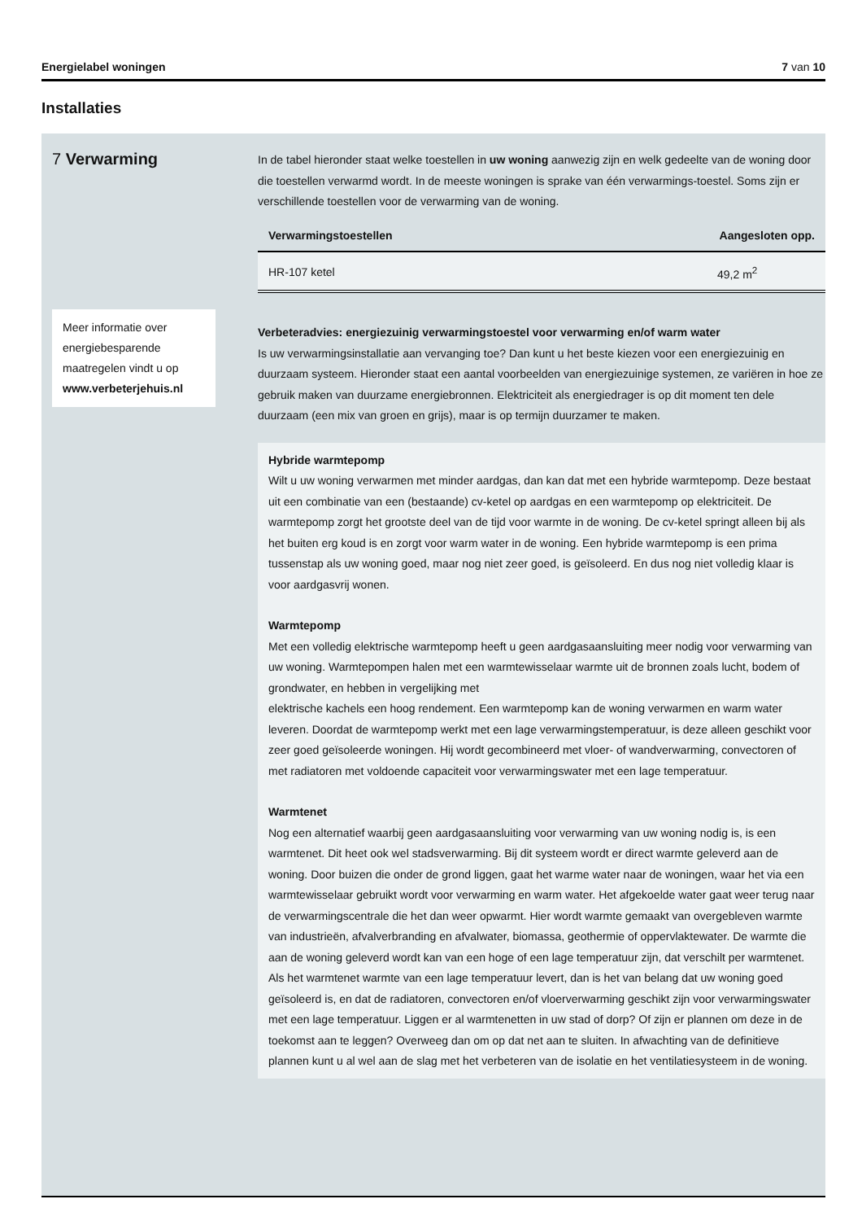Energielabel woningen 7 van 10
Installaties
7 Verwarming
Meer informatie over energiebesparende maatregelen vindt u op www.verbeterjehuis.nl
In de tabel hieronder staat welke toestellen in uw woning aanwezig zijn en welk gedeelte van de woning door die toestellen verwarmd wordt. In de meeste woningen is sprake van één verwarmings-toestel. Soms zijn er verschillende toestellen voor de verwarming van de woning.
| Verwarmingstoestellen | Aangesloten opp. |
| --- | --- |
| HR-107 ketel | 49,2 m<sup>2</sup> |
Verbeteradvies: energiezuinig verwarmingstoestel voor verwarming en/of warm water
Is uw verwarmingsinstallatie aan vervanging toe? Dan kunt u het beste kiezen voor een energiezuinig en duurzaam systeem. Hieronder staat een aantal voorbeelden van energiezuinige systemen, ze variëren in hoe ze gebruik maken van duurzame energiebronnen. Elektriciteit als energiedrager is op dit moment ten dele duurzaam (een mix van groen en grijs), maar is op termijn duurzamer te maken.
Hybride warmtepomp
Wilt u uw woning verwarmen met minder aardgas, dan kan dat met een hybride warmtepomp. Deze bestaat uit een combinatie van een (bestaande) cv-ketel op aardgas en een warmtepomp op elektriciteit. De warmtepomp zorgt het grootste deel van de tijd voor warmte in de woning. De cv-ketel springt alleen bij als het buiten erg koud is en zorgt voor warm water in de woning. Een hybride warmtepomp is een prima tussenstap als uw woning goed, maar nog niet zeer goed, is geïsoleerd. En dus nog niet volledig klaar is voor aardgasvrij wonen.
Warmtepomp
Met een volledig elektrische warmtepomp heeft u geen aardgasaansluiting meer nodig voor verwarming van uw woning. Warmtepompen halen met een warmtewisselaar warmte uit de bronnen zoals lucht, bodem of grondwater, en hebben in vergelijking met
elektrische kachels een hoog rendement. Een warmtepomp kan de woning verwarmen en warm water leveren. Doordat de warmtepomp werkt met een lage verwarmingstemperatuur, is deze alleen geschikt voor zeer goed geïsoleerde woningen. Hij wordt gecombineerd met vloer- of wandverwarming, convectoren of met radiatoren met voldoende capaciteit voor verwarmingswater met een lage temperatuur.
Warmtenet
Nog een alternatief waarbij geen aardgasaansluiting voor verwarming van uw woning nodig is, is een warmtenet. Dit heet ook wel stadsverwarming. Bij dit systeem wordt er direct warmte geleverd aan de woning. Door buizen die onder de grond liggen, gaat het warme water naar de woningen, waar het via een warmtewisselaar gebruikt wordt voor verwarming en warm water. Het afgekoelde water gaat weer terug naar de verwarmingscentrale die het dan weer opwarmt. Hier wordt warmte gemaakt van overgebleven warmte van industrieën, afvalverbranding en afvalwater, biomassa, geothermie of oppervlaktewater. De warmte die aan de woning geleverd wordt kan van een hoge of een lage temperatuur zijn, dat verschilt per warmtenet. Als het warmtenet warmte van een lage temperatuur levert, dan is het van belang dat uw woning goed geïsoleerd is, en dat de radiatoren, convectoren en/of vloerverwarming geschikt zijn voor verwarmingswater met een lage temperatuur. Liggen er al warmtenetten in uw stad of dorp? Of zijn er plannen om deze in de toekomst aan te leggen? Overweeg dan om op dat net aan te sluiten. In afwachting van de definitieve plannen kunt u al wel aan de slag met het verbeteren van de isolatie en het ventilatiesysteem in de woning.